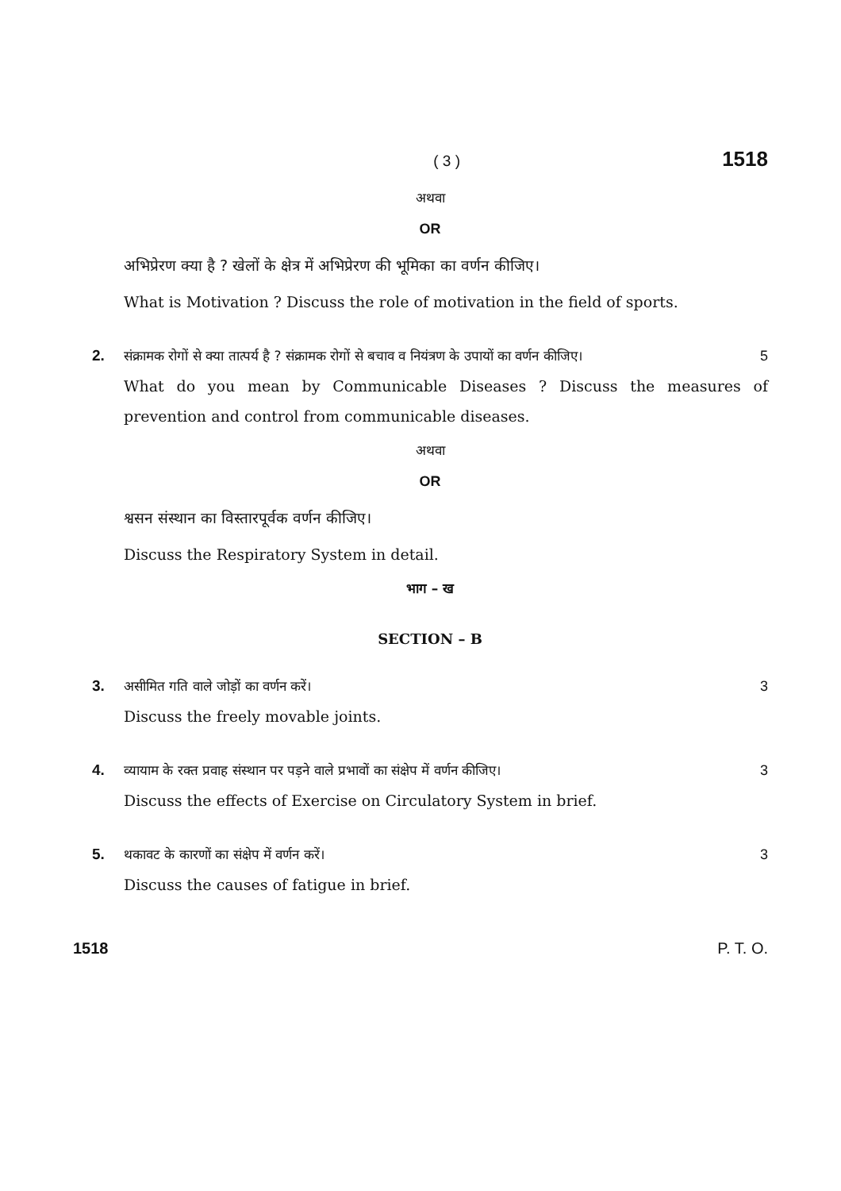( 3 ) 1518
अथवा
OR
अभिप्रेरण क्या है ? खेलों के क्षेत्र में अभिप्रेरण की भूमिका का वर्णन कीजिए।
What is Motivation ? Discuss the role of motivation in the field of sports.
2. संक्रामक रोगों से क्या तात्पर्य है ? संक्रामक रोगों से बचाव व नियंत्रण के उपायों का वर्णन कीजिए। 5
What do you mean by Communicable Diseases ? Discuss the measures of prevention and control from communicable diseases.
अथवा
OR
श्वसन संस्थान का विस्तारपूर्वक वर्णन कीजिए।
Discuss the Respiratory System in detail.
भाग – ख
SECTION – B
3. असीमित गति वाले जोड़ों का वर्णन करें। 3
Discuss the freely movable joints.
4. व्यायाम के रक्त प्रवाह संस्थान पर पड़ने वाले प्रभावों का संक्षेप में वर्णन कीजिए। 3
Discuss the effects of Exercise on Circulatory System in brief.
5. थकावट के कारणों का संक्षेप में वर्णन करें। 3
Discuss the causes of fatigue in brief.
1518 P. T. O.